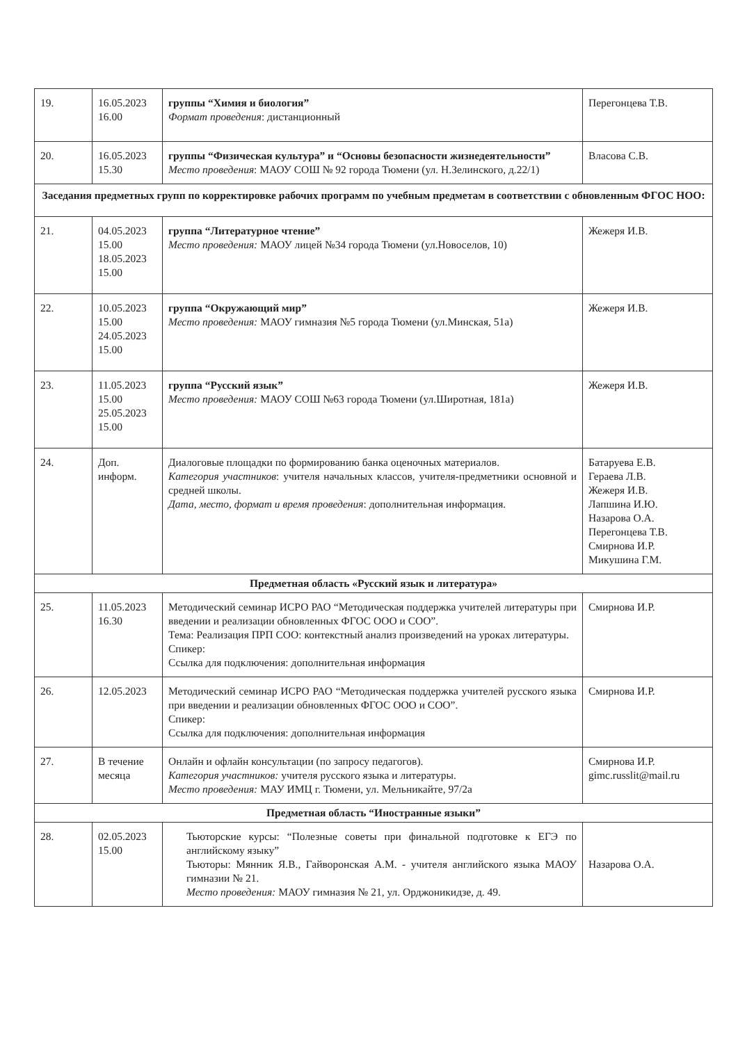| 19. | 16.05.2023 16.00 | группы “Химия и биология” Формат проведения : дистанционный | Перегонцева Т.В. |
| 20. | 16.05.2023 15.30 | группы “Физическая культура” и “Основы безопасности жизнедеятельности” Место проведения : МАОУ СОШ № 92 города Тюмени (ул. Н.Зелинского, д.22/1) | Власова С.В. |
| Заседания предметных групп по корректировке рабочих программ по учебным предметам в соответствии с обновленным ФГОС НОО: | | | |
| 21. | 04.05.2023 15.00 18.05.2023 15.00 | группа “Литературное чтение” Место проведения: МАОУ лицей №34 города Тюмени (ул.Новоселов, 10) | Жежеря И.В. |
| 22. | 10.05.2023 15.00 24.05.2023 15.00 | группа “Окружающий мир” Место проведения: МАОУ гимназия №5 города Тюмени (ул.Минская, 51а) | Жежеря И.В. |
| 23. | 11.05.2023 15.00 25.05.2023 15.00 | группа “Русский язык” Место проведения: МАОУ СОШ №63 города Тюмени (ул.Широтная, 181а) | Жежеря И.В. |
| 24. | Доп. информ. | Диалоговые площадки по формированию банка оценочных материалов. Категория участников : учителя начальных классов, учителя-предметники основной и средней школы. Дата, место, формат и время проведения : дополнительная информация. | Батаруева Е.В. Гераева Л.В. Жежеря И.В. Лапшина И.Ю. Назарова О.А. Перегонцева Т.В. Смирнова И.Р. Микушина Г.М. |
| Предметная область «Русский язык и литература» | | | |
| 25. | 11.05.2023 16.30 | Методический семинар ИСРО РАО “Методическая поддержка учителей литературы при введении и реализации обновленных ФГОС ООО и СОО”. Тема: Реализация ПРП СОО: контекстный анализ произведений на уроках литературы. Спикер: Ссылка для подключения: дополнительная информация | Смирнова И.Р. |
| 26. | 12.05.2023 | Методический семинар ИСРО РАО “Методическая поддержка учителей русского языка при введении и реализации обновленных ФГОС ООО и СОО”. Спикер: Ссылка для подключения: дополнительная информация | Смирнова И.Р. |
| 27. | В течение месяца | Онлайн и офлайн консультации (по запросу педагогов). Категория участников: учителя русского языка и литературы. Место проведения: МАУ ИМЦ г. Тюмени, ул. Мельникайте, 97/2а | Смирнова И.Р. gimc.russlit@mail.ru |
| Предметная область “Иностранные языки” | | | |
| 28. | 02.05.2023 15.00 | Тьюторские курсы: “Полезные советы при финальной подготовке к ЕГЭ по английскому языку” Тьюторы: Мянник Я.В., Гайворонская А.М. - учителя английского языка МАОУ гимназии № 21. Место проведения: МАОУ гимназия № 21, ул. Орджоникидзе, д. 49. | Назарова О.А. |